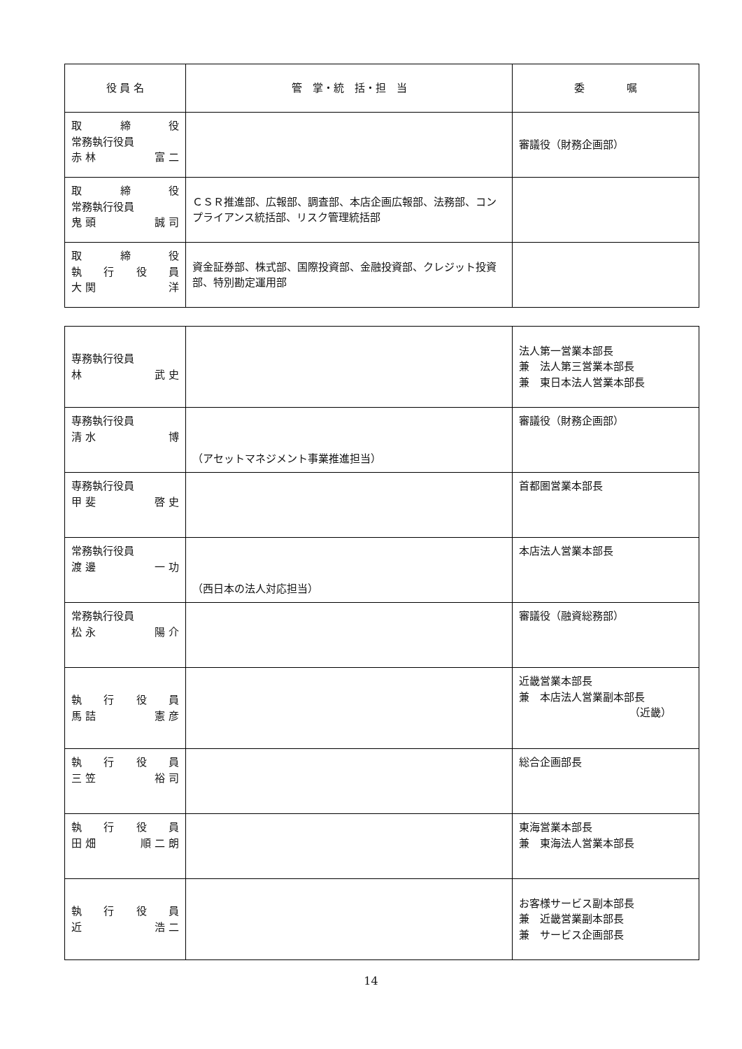| 役 員 名 | 管 掌・統 括・担 当 | 委 嘱 |
| --- | --- | --- |
| 取 締 役 常務執行役員 赤 林 富 二 | | 審議役（財務企画部） |
| 取 締 役 常務執行役員 鬼 頭 誠 司 | ＣＳＲ推進部、広報部、調査部、本店企画広報部、法務部、コンプライアンス統括部、リスク管理統括部 | |
| 取 締 役 執 行 役 員 大 関 洋 | 資金証券部、株式部、国際投資部、金融投資部、クレジット投資部、特別勘定運用部 | |
| 専務執行役員 林 武 史 | | 法人第一営業本部長 兼 法人第三営業本部長 兼 東日本法人営業本部長 |
| 専務執行役員 清 水 博 | （アセットマネジメント事業推進担当） | 審議役（財務企画部） |
| 専務執行役員 甲 斐 啓 史 | | 首都圏営業本部長 |
| 常務執行役員 渡 邊 一 功 | （西日本の法人対応担当） | 本店法人営業本部長 |
| 常務執行役員 松 永 陽 介 | | 審議役（融資総務部） |
| 執 行 役 員 馬 詰 憲 彦 | | 近畿営業本部長 兼 本店法人営業副本部長 （近畿） |
| 執 行 役 員 三 笠 裕 司 | | 総合企画部長 |
| 執 行 役 員 田 畑 順 二 朗 | | 東海営業本部長 兼 東海法人営業本部長 |
| 執 行 役 員 近 浩 二 | | お客様サービス副本部長 兼 近畿営業副本部長 兼 サービス企画部長 |
14